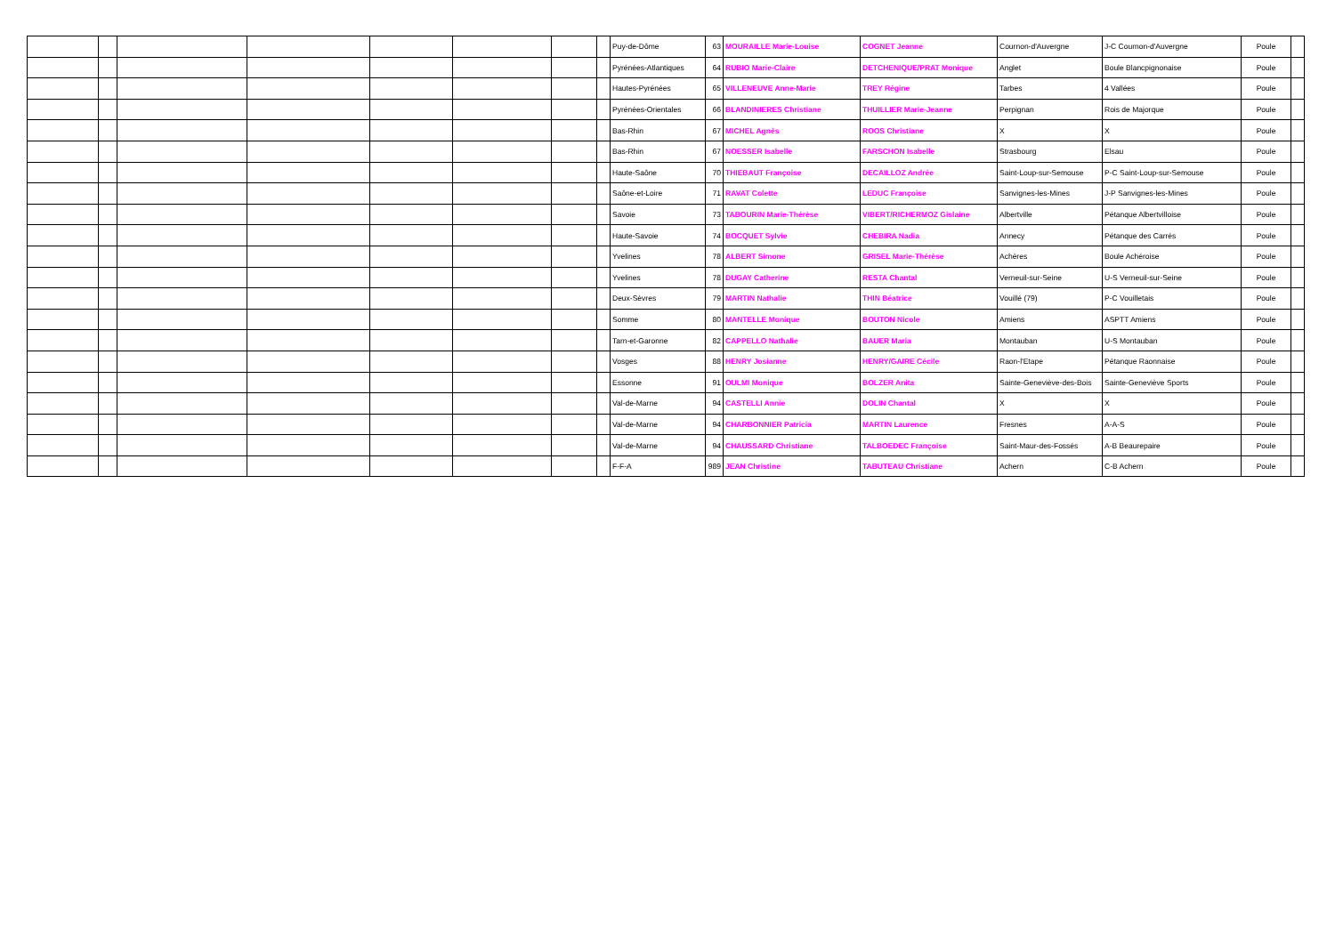| | | | | | | | | Puy-de-Dôme | 63 | MOURAILLE Marie-Louise | COGNET Jeanne | Cournon-d'Auvergne | J-C Cournon-d'Auvergne | Poule | |
| | | | | | | | | Pyrénées-Atlantiques | 64 | RUBIO Marie-Claire | DETCHENIQUE/PRAT Monique | Anglet | Boule Blancpignonaise | Poule | |
| | | | | | | | | Hautes-Pyrénées | 65 | VILLENEUVE Anne-Marie | TREY Régine | Tarbes | 4 Vallées | Poule | |
| | | | | | | | | Pyrénées-Orientales | 66 | BLANDINIERES Christiane | THUILLIER Marie-Jeanne | Perpignan | Rois de Majorque | Poule | |
| | | | | | | | | Bas-Rhin | 67 | MICHEL Agnès | ROOS Christiane | X | X | Poule | |
| | | | | | | | | Bas-Rhin | 67 | NOESSER Isabelle | FARSCHON Isabelle | Strasbourg | Elsau | Poule | |
| | | | | | | | | Haute-Saône | 70 | THIEBAUT Françoise | DECAILLOZ Andrée | Saint-Loup-sur-Semouse | P-C Saint-Loup-sur-Semouse | Poule | |
| | | | | | | | | Saône-et-Loire | 71 | RAVAT Colette | LEDUC Françoise | Sanvignes-les-Mines | J-P Sanvignes-les-Mines | Poule | |
| | | | | | | | | Savoie | 73 | TABOURIN Marie-Thérèse | VIBERT/RICHERMOZ Gislaine | Albertville | Pétanque Albertvilloise | Poule | |
| | | | | | | | | Haute-Savoie | 74 | BOCQUET Sylvie | CHEBIRA Nadia | Annecy | Pétanque des Carrés | Poule | |
| | | | | | | | | Yvelines | 78 | ALBERT Simone | GRISEL Marie-Thérèse | Achères | Boule Achéroise | Poule | |
| | | | | | | | | Yvelines | 78 | DUGAY Catherine | RESTA Chantal | Verneuil-sur-Seine | U-S Verneuil-sur-Seine | Poule | |
| | | | | | | | | Deux-Sèvres | 79 | MARTIN Nathalie | THIN Béatrice | Vouillé (79) | P-C Vouilletais | Poule | |
| | | | | | | | | Somme | 80 | MANTELLE Monique | BOUTON Nicole | Amiens | ASPTT Amiens | Poule | |
| | | | | | | | | Tarn-et-Garonne | 82 | CAPPELLO Nathalie | BAUER Maria | Montauban | U-S Montauban | Poule | |
| | | | | | | | | Vosges | 88 | HENRY Josianne | HENRY/GAIRE Cécile | Raon-l'Etape | Pétanque Raonnaise | Poule | |
| | | | | | | | | Essonne | 91 | OULMI Monique | BOLZER Anita | Sainte-Geneviève-des-Bois | Sainte-Geneviève Sports | Poule | |
| | | | | | | | | Val-de-Marne | 94 | CASTELLI Annie | DOLIN Chantal | X | X | Poule | |
| | | | | | | | | Val-de-Marne | 94 | CHARBONNIER Patricia | MARTIN Laurence | Fresnes | A-A-S | Poule | |
| | | | | | | | | Val-de-Marne | 94 | CHAUSSARD Christiane | TALBOEDEC Françoise | Saint-Maur-des-Fossés | A-B Beaurepaire | Poule | |
| | | | | | | | | F-F-A | 989 | JEAN Christine | TABUTEAU Christiane | Achern | C-B Achern | Poule | |